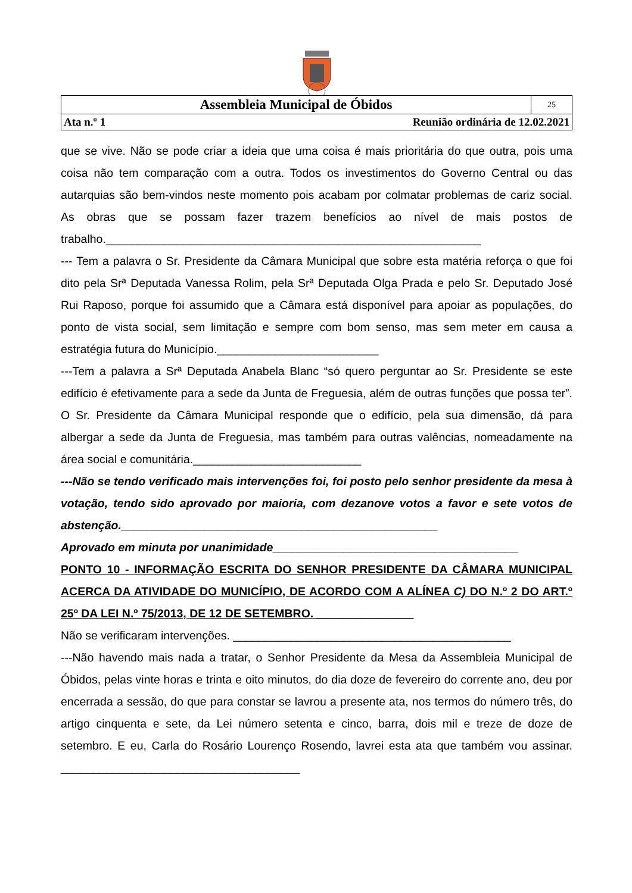| Assembleia Municipal de Óbidos | | 25 |
| Ata n.º 1 | Reunião ordinária de 12.02.2021 | |
que se vive. Não se pode criar a ideia que uma coisa é mais prioritária do que outra, pois uma coisa não tem comparação com a outra. Todos os investimentos do Governo Central ou das autarquias são bem-vindos neste momento pois acabam por colmatar problemas de cariz social. As obras que se possam fazer trazem benefícios ao nível de mais postos de trabalho.__________________________________________________________
--- Tem a palavra o Sr. Presidente da Câmara Municipal que sobre esta matéria reforça o que foi dito pela Srª Deputada Vanessa Rolim, pela Srª Deputada Olga Prada e pelo Sr. Deputado José Rui Raposo, porque foi assumido que a Câmara está disponível para apoiar as populações, do ponto de vista social, sem limitação e sempre com bom senso, mas sem meter em causa a estratégia futura do Município._________________________
---Tem a palavra a Srª Deputada Anabela Blanc “só quero perguntar ao Sr. Presidente se este edifício é efetivamente para a sede da Junta de Freguesia, além de outras funções que possa ter”. O Sr. Presidente da Câmara Municipal responde que o edifício, pela sua dimensão, dá para albergar a sede da Junta de Freguesia, mas também para outras valências, nomeadamente na área social e comunitária.__________________________
---Não se tendo verificado mais intervenções foi, foi posto pelo senhor presidente da mesa à votação, tendo sido aprovado por maioria, com dezanove votos a favor e sete votos de abstenção._________________________________________________
Aprovado em minuta por unanimidade______________________________________
PONTO 10 - INFORMAÇÃO ESCRITA DO SENHOR PRESIDENTE DA CÂMARA MUNICIPAL ACERCA DA ATIVIDADE DO MUNICÍPIO, DE ACORDO COM A ALÍNEA C) DO N.º 2 DO ART.º 25º DA LEI N.º 75/2013, DE 12 DE SETEMBRO. _______________
Não se verificaram intervenções. ___________________________________________
---Não havendo mais nada a tratar, o Senhor Presidente da Mesa da Assembleia Municipal de Óbidos, pelas vinte horas e trinta e oito minutos, do dia doze de fevereiro do corrente ano, deu por encerrada a sessão, do que para constar se lavrou a presente ata, nos termos do número três, do artigo cinquenta e sete, da Lei número setenta e cinco, barra, dois mil e treze de doze de setembro. E eu, Carla do Rosário Lourenço Rosendo, lavrei esta ata que também vou assinar. _____________________________________